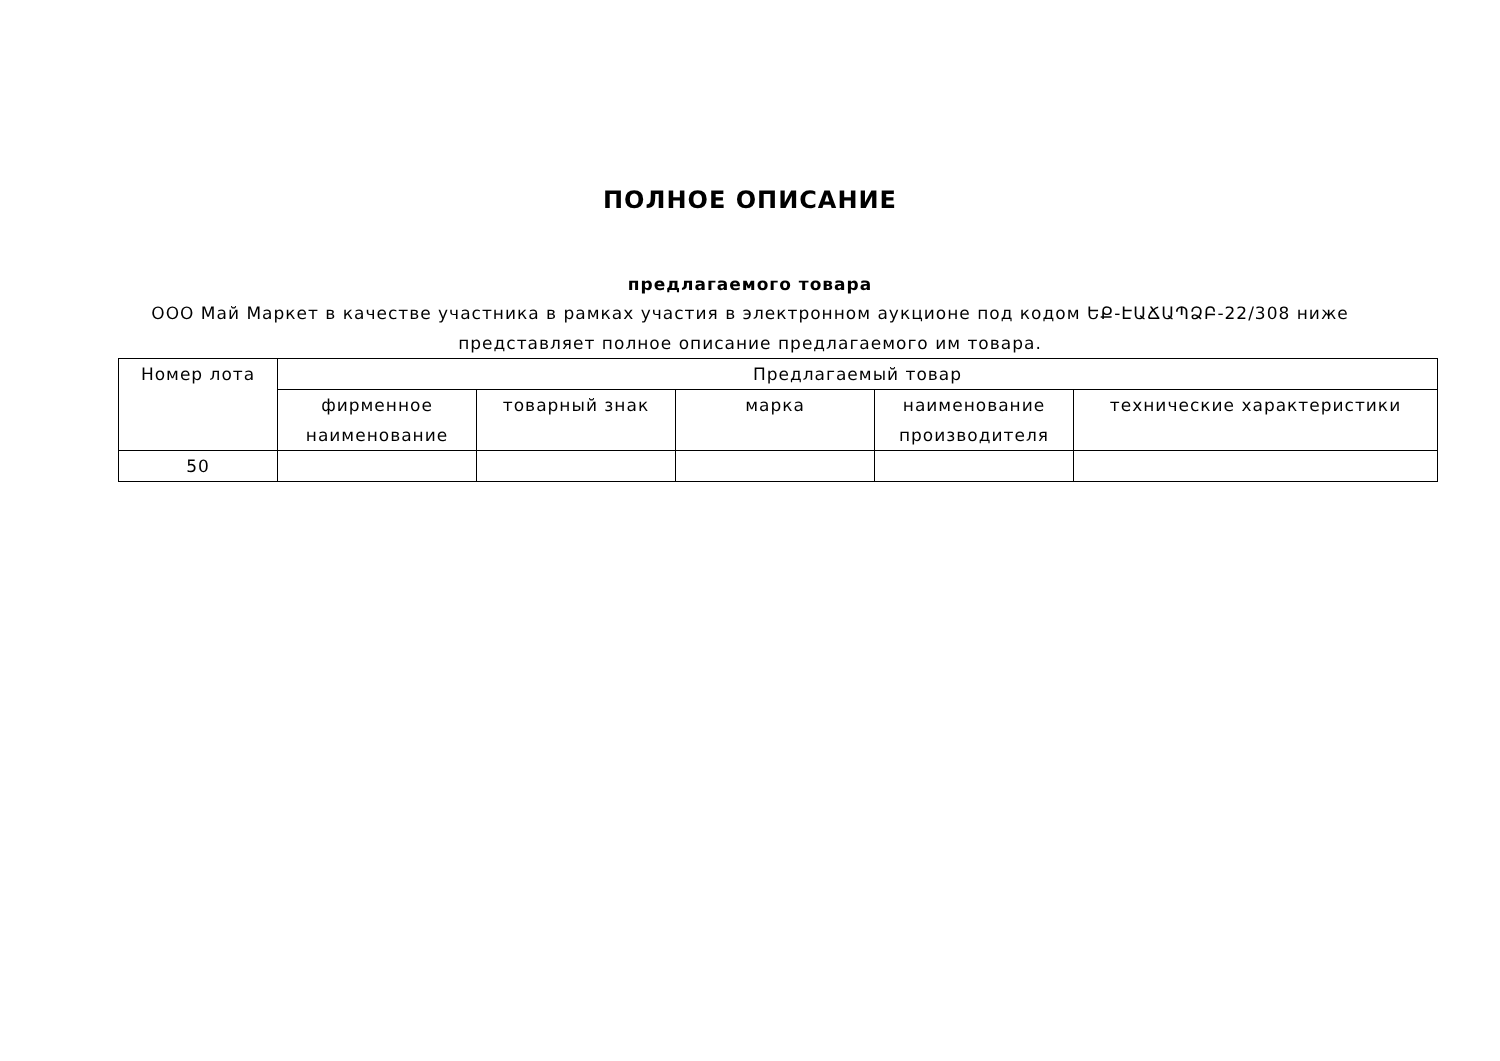ПОЛНОЕ ОПИСАНИЕ
предлагаемого товара
ООО Май Маркет в качестве участника в рамках участия в электронном аукционе под кодом ԵՔ-ԷԱՃԱՊՁԲ-22/308 ниже представляет полное описание предлагаемого им товара.
| Номер лота | Предлагаемый товар | | | | |
| --- | --- | --- | --- | --- | --- |
| | фирменное наименование | товарный знак | марка | наименование производителя | технические характеристики |
| 50 | | | | | |